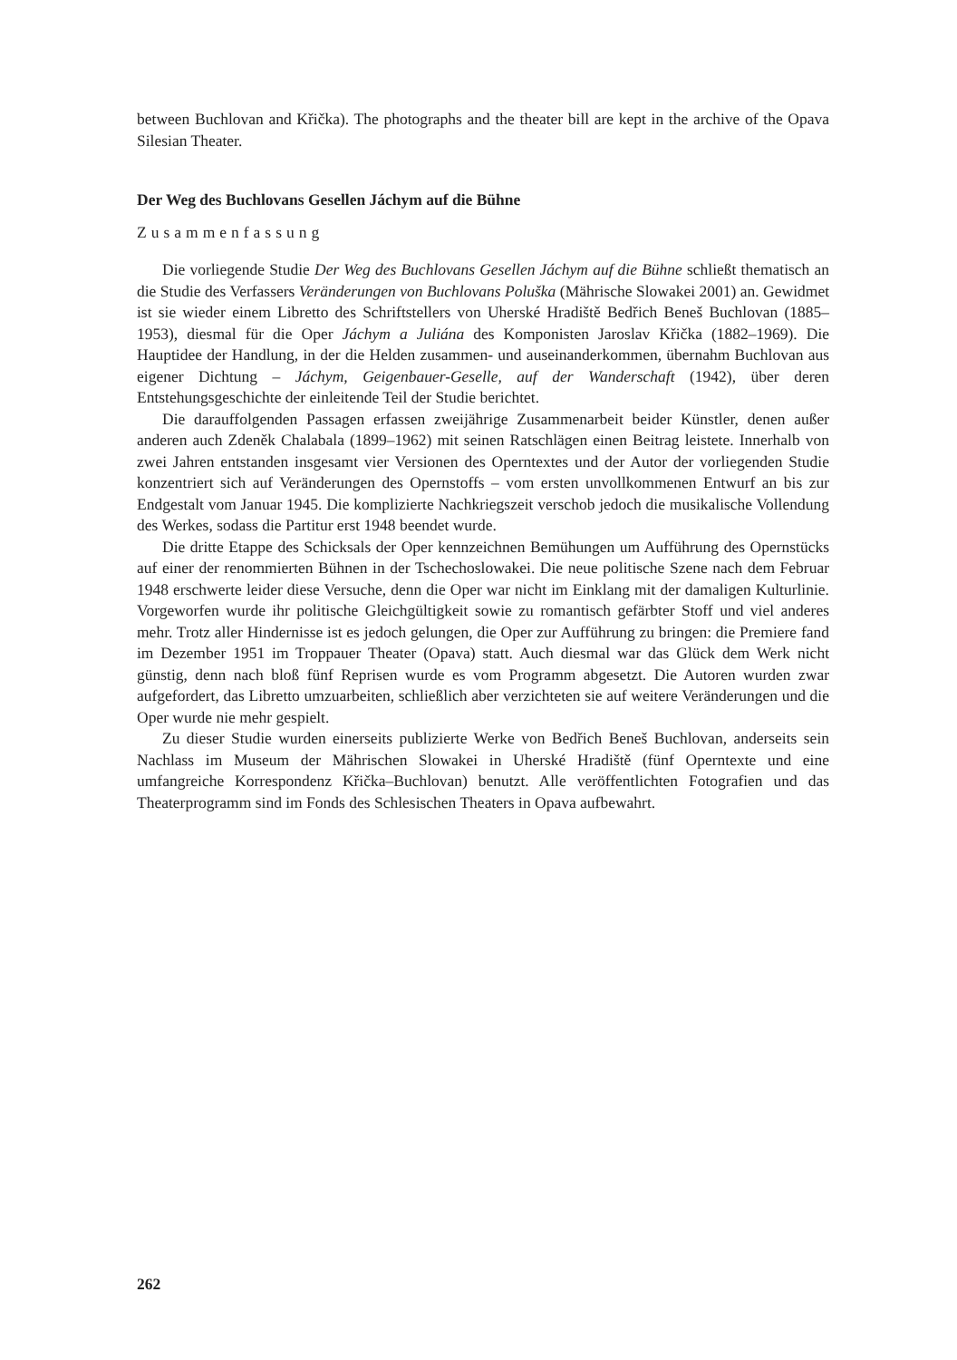between Buchlovan and Křička). The photographs and the theater bill are kept in the archive of the Opava Silesian Theater.
Der Weg des Buchlovans Gesellen Jáchym auf die Bühne
Zusammenfassung
Die vorliegende Studie Der Weg des Buchlovans Gesellen Jáchym auf die Bühne schließt thematisch an die Studie des Verfassers Veränderungen von Buchlovans Poluška (Mährische Slowakei 2001) an. Gewidmet ist sie wieder einem Libretto des Schriftstellers von Uherské Hradiště Bedřich Beneš Buchlovan (1885–1953), diesmal für die Oper Jáchym a Juliána des Komponisten Jaroslav Křička (1882–1969). Die Hauptidee der Handlung, in der die Helden zusammen- und auseinanderkommen, übernahm Buchlovan aus eigener Dichtung – Jáchym, Geigenbauer-Geselle, auf der Wanderschaft (1942), über deren Entstehungsgeschichte der einleitende Teil der Studie berichtet.
Die darauffolgenden Passagen erfassen zweijährige Zusammenarbeit beider Künstler, denen außer anderen auch Zdeněk Chalabala (1899–1962) mit seinen Ratschlägen einen Beitrag leistete. Innerhalb von zwei Jahren entstanden insgesamt vier Versionen des Operntextes und der Autor der vorliegenden Studie konzentriert sich auf Veränderungen des Opernstoffs – vom ersten unvollkommenen Entwurf an bis zur Endgestalt vom Januar 1945. Die komplizierte Nachkriegszeit verschob jedoch die musikalische Vollendung des Werkes, sodass die Partitur erst 1948 beendet wurde.
Die dritte Etappe des Schicksals der Oper kennzeichnen Bemühungen um Aufführung des Opernstücks auf einer der renommierten Bühnen in der Tschechoslowakei. Die neue politische Szene nach dem Februar 1948 erschwerte leider diese Versuche, denn die Oper war nicht im Einklang mit der damaligen Kulturlinie. Vorgeworfen wurde ihr politische Gleichgültigkeit sowie zu romantisch gefärbter Stoff und viel anderes mehr. Trotz aller Hindernisse ist es jedoch gelungen, die Oper zur Aufführung zu bringen: die Premiere fand im Dezember 1951 im Troppauer Theater (Opava) statt. Auch diesmal war das Glück dem Werk nicht günstig, denn nach bloß fünf Reprisen wurde es vom Programm abgesetzt. Die Autoren wurden zwar aufgefordert, das Libretto umzuarbeiten, schließlich aber verzichteten sie auf weitere Veränderungen und die Oper wurde nie mehr gespielt.
Zu dieser Studie wurden einerseits publizierte Werke von Bedřich Beneš Buchlovan, anderseits sein Nachlass im Museum der Mährischen Slowakei in Uherské Hradiště (fünf Operntexte und eine umfangreiche Korrespondenz Křička–Buchlovan) benutzt. Alle veröffentlichten Fotografien und das Theaterprogramm sind im Fonds des Schlesischen Theaters in Opava aufbewahrt.
262